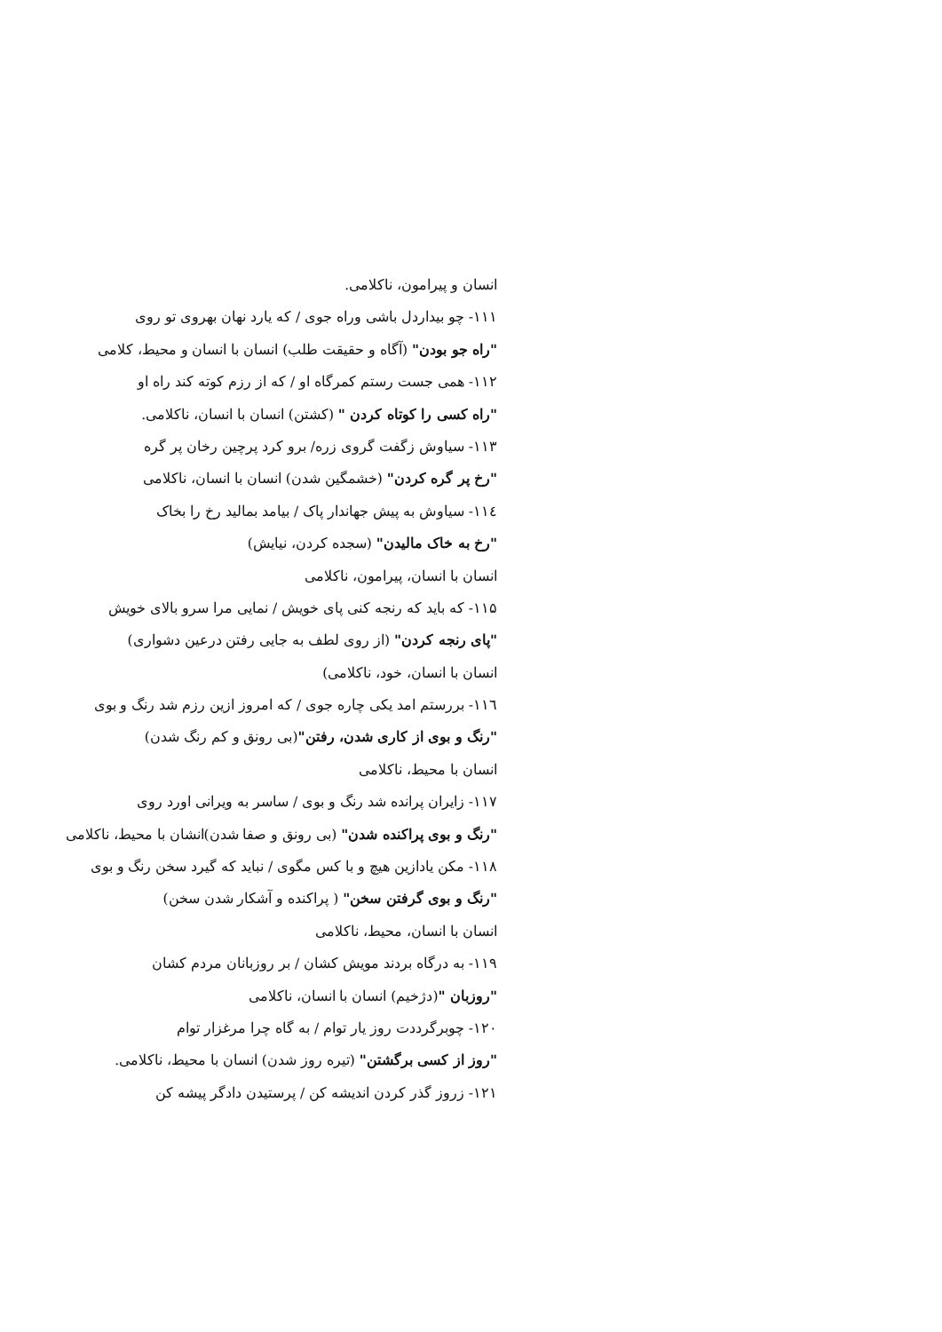انسان و پیرامون، ناکلامی.
۱۱۱- چو بیداردل باشی وراه جوی / که یارد نهان بهروی تو روی
"راه جو بودن" (آگاه و حقیقت طلب) انسان با انسان و محیط، کلامی
۱۱۲- همی جست رستم کمرگاه او / که از رزم کوته کند راه او
"راه کسی را کوتاه کردن " (کشتن) انسان با انسان، ناکلامی.
۱۱۳- سیاوش زگفت گروی زره/ برو کرد پرچین رخان پر گره
"رخ پر گره کردن" (خشمگین شدن) انسان با انسان، ناکلامی
۱۱٤- سیاوش به پیش جهاندار پاک / بیامد بمالید رخ را بخاک
"رخ به خاک مالیدن" (سجده کردن، نیایش)
انسان با انسان، پیرامون، ناکلامی
۱۱۵- که باید که رنجه کنی پای خویش / نمایی مرا سرو بالای خویش
"پای رنجه کردن" (از روی لطف به جایی رفتن درعین دشواری)
انسان با انسان، خود، ناکلامی)
۱۱٦- بررستم امد یکی چاره جوی / که امروز ازین رزم شد رنگ و بوی
"رنگ و بوی از کاری شدن، رفتن"(بی رونق و کم رنگ شدن)
انسان با محیط، ناکلامی
۱۱۷- زایران پرانده شد رنگ و بوی / ساسر به ویرانی اورد روی
"رنگ و بوی پراکنده شدن" (بی رونق و صفا شدن)انشان با محیط، ناکلامی
۱۱۸- مکن یادازین هیچ و با کس مگوی / نباید که گیرد سخن رنگ و بوی
"رنگ و بوی گرفتن سخن" ( پراکنده و آشکار شدن سخن)
انسان با انسان، محیط، ناکلامی
۱۱۹- به درگاه بردند مویش کشان / بر روزبانان مردم کشان
"روزبان "(دژخیم) انسان با انسان، ناکلامی
۱۲۰- چوبرگرددت روز یار توام / به گاه چرا مرغزار توام
"روز از کسی برگشتن" (تیره روز شدن) انسان با محیط، ناکلامی.
۱۲۱- زروز گذر کردن اندیشه کن / پرستیدن دادگر پیشه کن